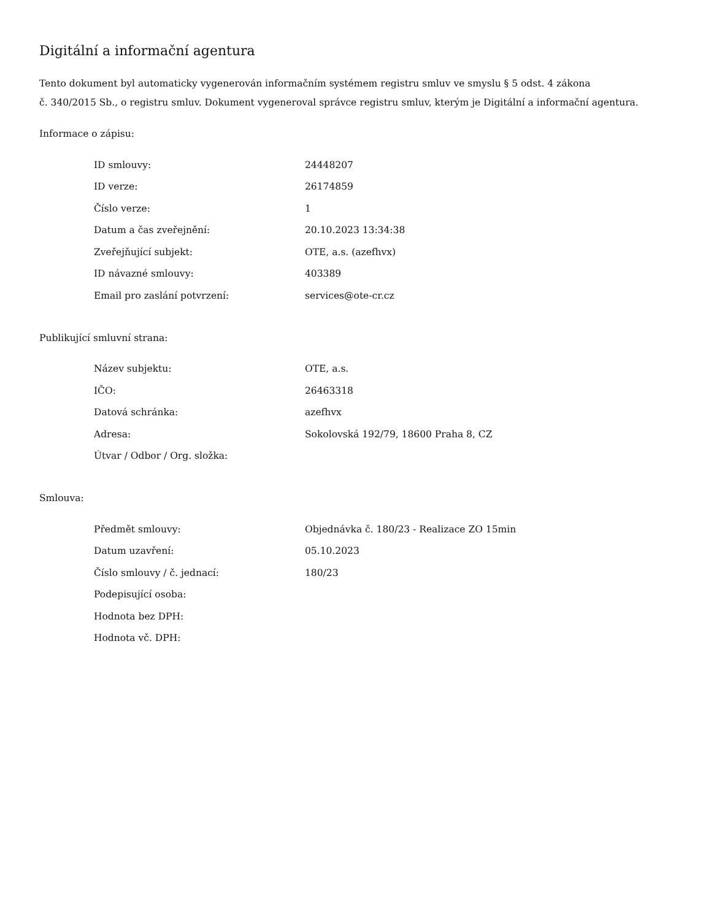Digitální a informační agentura
Tento dokument byl automaticky vygenerován informačním systémem registru smluv ve smyslu § 5 odst. 4 zákona
č. 340/2015 Sb., o registru smluv. Dokument vygeneroval správce registru smluv, kterým je Digitální a informační agentura.
Informace o zápisu:
| ID smlouvy: | 24448207 |
| ID verze: | 26174859 |
| Číslo verze: | 1 |
| Datum a čas zveřejnění: | 20.10.2023 13:34:38 |
| Zveřejňující subjekt: | OTE, a.s. (azefhvx) |
| ID návazné smlouvy: | 403389 |
| Email pro zaslání potvrzení: | services@ote-cr.cz |
Publikující smluvní strana:
| Název subjektu: | OTE, a.s. |
| IČO: | 26463318 |
| Datová schránka: | azefhvx |
| Adresa: | Sokolovská 192/79, 18600 Praha 8, CZ |
| Útvar / Odbor / Org. složka: | |
Smlouva:
| Předmět smlouvy: | Objednávka č. 180/23 - Realizace ZO 15min |
| Datum uzavření: | 05.10.2023 |
| Číslo smlouvy / č. jednací: | 180/23 |
| Podepisující osoba: | |
| Hodnota bez DPH: | |
| Hodnota vč. DPH: | |